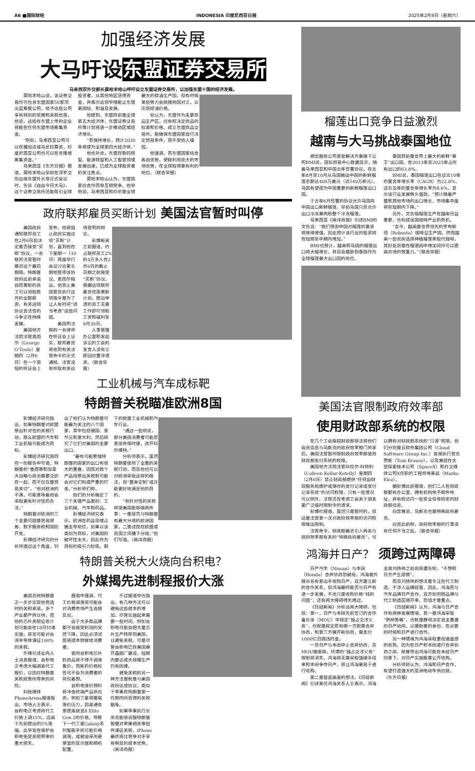A6 ■国际财经 INDONESIA 印度尼西亚日报 2025年2月8日（星期六）
加强经济发展
大马吁设东盟证券交易所
马来西亚外交部长莫哈末哈山呼吁设立东盟证券交易所，以加强东盟十国的经济发展。
莫哈末哈山说，该证券交易所可包含东盟国家50家顶尖蓝筹股公司，给予这些公司享有特别的奖掖和关税优惠。他说，这些在东盟上市的企业将能在任何东盟市场筹集资金。
“例如，马来西亚公司可以在雅加达或马尼拉募资，印度尼西亚公司也可以在吉隆坡筹集资金。”
马来西亚《东方日报》报道，莫哈末哈山早前在浮罗交怡出席东盟外长非正式会议时，告诉《自由今日大马》，这个证券交易所还能吸引全球投资者，从其他地区获得资金，并表示这项举措能让东盟更团结、和谐及发展。
他提到，东盟目前是全球第五大经济体，东盟证券交易所等计划将进一步推动区域经济增长。
“若保持增长，预计2030年将成为全球第四大经济体。”
他也补充，东盟在数码转型、能源转型和人工智慧领域发展迅速，已成为全球投资者的关注焦点。
莫哈末哈山认为，东盟国家应合作而非互相竞争。他举例说，马来西亚和印尼是全球最大的棕油生产国，但有时候某些势力会挑拨两国对立，以压低棕油价格。
他认为，东盟作为主要商品生产区，应有权决定商品的标准和价格。成立东盟商品交易所，能确保东盟国家自行决定贸易条件，而不受他人操控。
他强调，若东盟国家结合各自优势，便能利用庞大的市场优势，在全球取得更有利的地位。（联合早报）
政府联邦雇员买断计划 美国法官暂时叫停
美国政府通知联邦员工在2月6日前决定是否接受“买断”协议。一名联邦法官暂时推迟这个最后期限。特朗普政府此前承诺自愿离职的员工可以领取数月的全额薪资。有关这项协议合法性的斗争正在持续发酵。
美国地方法院法官奥图尔（George O’Toole）星期四（2月6日）在一个简短的听证会上宣布，他将阻止政府实施这项“买断”计划，直到他在下星期一（10日）再度举行会议讨论更长期地暂停该协议。奥图尔指出，他禁止美国官员执行这项指令是为了让人有时间“适当考虑”这些问题。
美国司法部的一名律师在听证会上证实，联邦雇员将收到有关法官命令的正式通知。法官没有听取有关这场官司的辩论。
彭博新闻之前报道，约占联邦员工2%的4万多人在2月6日的截止日期之前接受“买断”协议。根据这项联邦雇员优惠离职计划，提出申请的员工无需工作即可领取工资和福利至9月30日。
人事管理办公室和发起诉讼的工会的发言人没有立即回应置评请求。（联合早报）
工业机械与汽车成标靶
特朗普关税瞄准欧洲8国
彭博经济研究指出，如果特朗普对欧盟祭出针对性的关税行动，那么欧盟的汽车和工业机械可能成为目标。
彭博经济研究周四在一份报告中写道，特朗普的“墨西哥和加拿大战略与政治需要交织在一起，而不仅仅是贸易关切”，“他对欧洲的不满，可能意味着他会采取更有针对性的办法。”
特朗普对欧洲的三个主要问题是贸易顺差、数字服务税和国防开支。
彭博经济研究的分析师透过这个角度，列出了他们认为特朗普可能最为关注的八个国家，其中包括德国、爱尔兰和意大利，然后研究了它们对美国的主要出口。
“最有可能惹恼特朗普的国家的出口有很大的重叠，因而对数个产品线祭出关税就可能会对它们构成严重的打击，”分析师们称。
他们的分析确定了三个关键产品类别：工业机械、汽车和药品。
彭博经济研究表示，欧洲在药品领域占据主导地位，如果以该类别为目标，对美国的破坏性太大，因此作为目标的吸引力较低。剩下的就是工业机械和汽车行业。
“通过一些劝说，部分美国消费者可能愿意放弃保时捷，改开科尔维特。”
分析师表示，虽然特朗普使用了全面的关税行动，而且他也可以对欧洲采取这样的做法，但“量身定制”或许能更好地满足他的目的。
“有针对性的关税将使美国能够做两件事：一是惩罚与特朗普有最大分歧的欧洲国家，二是试图在欧盟成员国之间播下分歧，”他们写道。（南洋商报）
特朗普关税大火烧向台积电？
外媒揭先进制程报价大涨
美国总统特朗普正一步步实现他竞选时的关税承诺，多个产业都严阵以待，而他的芯片关税征收计划可能会在18日付诸实施，甚至可能对台湾半导体课征100%的关税。
外媒引述业内人士消息报道，台积电正考虑大幅调高代工报价，以因应特朗普关税政策所带来的风险。
科技媒体PhoneArena报道指出，市场人士表示，台积电正考虑将代工价格上调15%，远高于先前提出的5%涨幅，此举旨在保护台积电免受关税带来的重大损失。
报道中强调，代工价格调涨很可能会对消费市场产生连锁反应。
由于大多数品牌都不会接受利润的突然下降，因此必须试图将成本转嫁给消费者。
使用台积电芯片的商品将不得不调涨售价，而新的价格标签可不会为消费者的荷包着想。
台积电涨价预料将冲击终端产品供应商，例如三星将面临涨价压力，因高通有意提高骁龙8 Elite Gen 2的价格，导致下一代三星Galaxy系列智能手机可能价格调涨，或被迫采用更便宜的显示器和相机配置。
不过报道中也指出，有几种方法可以避免这些成本的增加，尽管实施起来需要一些时间。例如台积电可能会把大量芯片生产转移到美国，以避免关税。可是尽管台积电已在美国展开晶圆厂建设，短期内要达成大规模生产仍有困难。
避免关税的另一种方法是就是与美国政府达成协议，类似于苹果在特朗普第一任期内所获得的关税豁免。
如果苹果执行长库克能够说服特朗普暂缓对苹果相关零组件课征关税，iPhone最终将比竞争对手享有明显的成本优势。（南洋商报）
榴莲出口竞争日益激烈
越南与大马挑战泰国地位
相信服务公司惠誉解决方案旗下公司BMI说，国际贸易中心数据显示，随着马来西亚和中国去年签署协议，在去年8月至10月从马国输出中国的新鲜榴莲总额达400万美元（近540万新元）。马国有望成为中国重要的新鲜榴莲出口国。
于去年6月签署的协议允许马国向中国出口新鲜榴莲，早前马国只获允许出口冷冻果肉和整个冷冻榴莲。
马来西亚《南洋商报》引述BMI的文告说：“我们预测中国对榴莲的需求将继续增强，因此预计该行业的投资将在短期至中期内增加。”
BMI也预计，越南和马国的榴莲出口将大幅增长，并且会威胁到泰国作为全球榴莲最大出口国的地位。
泰国目前是世界上最大的新鲜“果王”出口国，在2013年至2023年占所有出口的63.8%。
BMI说，泰国榴莲出口在过去10年的复合年增长率（CAGR）为22.8%，过去五年的复合年增长率为8.6%，显示该行业发展势头强劲。“预计随着产量和其他市场的出口增长，市场集中度将在短期内下降。”
另外，文告指榴莲生产在越南日益重要，也构成该国咖啡产业的危机。
“迄今，越南是世界领先的罗布斯塔（Robusta）咖啡豆生产国。然而越南一些农民选择种植榴莲来取代咖啡，其好处则是在榴莲园中增加间作可以提高农场的恢复力。”（联合早报）
美国法官限制政府效率部
使用财政部系统的权限
在几个工会指控财政部非法将他们会员信息与马斯克的政府效率部门共享后，美国法官暂时限制政府效率部使用财政部支付系统的权限。
美国地方法院法官科拉尔-科特利（Colleen Kollar-Kotelly）星期四（2月6日）禁止财政部提供“任何由财政服务局维护或保存的支付记录或支付记录系统”的访问权限，只有一些情况可以例外。法官还在考虑工会关于颁发更广泛临时限制令的请求。
彭博社报道，虽然只是暂时的，但这是法官第一次对政府效率部的访问权限做出限制。
法官命令，财政部最近引入两名与政府效率部有关的“特殊政府雇员”，可以拥有对财政部系统的“只读”权限，他们分别是云软件集团公司（Cloud Software Group Inc.）首席执行官克劳斯（Tom Krause），以及曾经在太空探索技术公司（SpaceX）和社交媒体公司X任职的工程师埃莱兹（Marko Elez）。
据彭博此前报道，他们二人在财政部都有办公室，拥有机构电子邮件地址，并有权访问一些安全但非机密的财政部信息。
白宫曾说，马斯克也是特殊政府雇员。
白宫此前称，政府效率部的行事没有任何不当之处。（联合早报）
鸿海并日产？ 须跨过两障碍
日产汽车（Nissan）与本田（Honda）合并协商恐破局，鸿海被外媒点名有意出手收购日产，双方建立新的合作关系，但鸿海最终能否与日产有进一步发展，不光只是收购价格“钱的问题”，还有两大障碍得先跨过。
《日经新闻》分析这两大障碍，包括：第一，日产与本田先前签订的合作备忘录（MOU）中规定“独占交涉义务”，也就是规定若有哪一方脱离合并协商，和第三方展开新协商，需支付1000亿日圆违约金。
一旦日产与本田中止合并协商，且MOU被废除，所谓的“独占交涉义务”限制将消失，鸿海将无需采取强硬手段来和本田争夺日产，将让鸿海更易于进行收购。
第二是营运高层的想法。《日经新闻》引述某位鸿海关系人士表示，鸿海主席刘扬伟之前向周遭告知，“不想和日方产生摩擦”。
而且刘扬伟的想法是专注在代工制造，不涉入品牌经营，因此，鸿海若与汽车品牌日产合作，双方如何把品牌与代工制造区隔开来，恐怕才是重点。
《日经新闻》认为，鸿海与日产合作有两种发展情境，其一是鸿海采取“熟柿策略”，也就是静观决定自主重建的日产动向，以援助者的身份、在必要的时候和日产进行合作。
另一种情境为鸿海采取重视速度感的收购，因为在日产和本田进行合并协商之前、就曾传出鸿海可能在未经日产同意下，对日产实施股票公开收购。
分析师则认为，鸿海和日产合作，有望打造强大的亚洲电动车供应链。（东方日报）